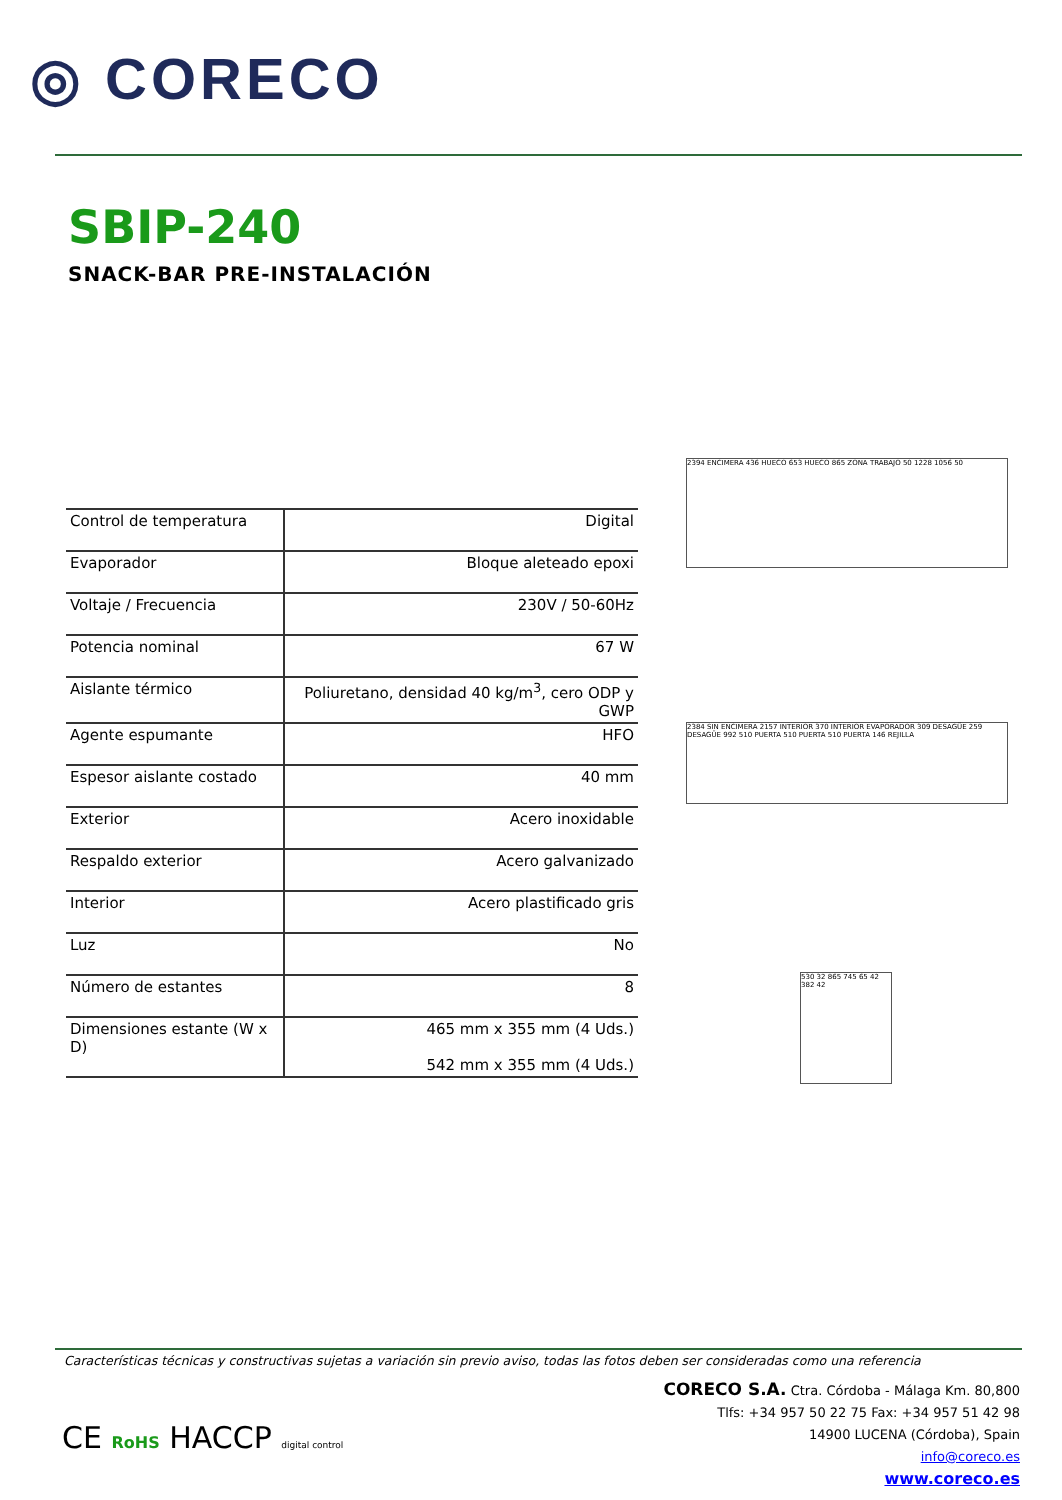◎ CORECO
SBIP-240
SNACK-BAR PRE-INSTALACIÓN
| Control de temperatura | Digital |
| Evaporador | Bloque aleteado epoxi |
| Voltaje / Frecuencia | 230V / 50-60Hz |
| Potencia nominal | 67 W |
| Aislante térmico | Poliuretano, densidad 40 kg/m<sup>3</sup>, cero ODP y GWP |
| Agente espumante | HFO |
| Espesor aislante costado | 40 mm |
| Exterior | Acero inoxidable |
| Respaldo exterior | Acero galvanizado |
| Interior | Acero plastificado gris |
| Luz | No |
| Número de estantes | 8 |
| Dimensiones estante (W x D) | 465 mm x 355 mm (4 Uds.) 542 mm x 355 mm (4 Uds.) |
2394 ENCIMERA 436 HUECO 653 HUECO 865 ZONA TRABAJO 50 1228 1056 50
2384 SIN ENCIMERA 2157 INTERIOR 370 INTERIOR EVAPORADOR 309 DESAGÜE 259 DESAGÜE 992 510 PUERTA 510 PUERTA 510 PUERTA 146 REJILLA
530 32 865 745 65 42 382 42
Características técnicas y constructivas sujetas a variación sin previo aviso, todas las fotos deben ser consideradas como una referencia
CORECO S.A. Ctra. Córdoba - Málaga Km. 80,800
Tlfs: +34 957 50 22 75 Fax: +34 957 51 42 98
14900 LUCENA (Córdoba), Spain
info@coreco.es
www.coreco.es
CE RoHS HACCP digital control